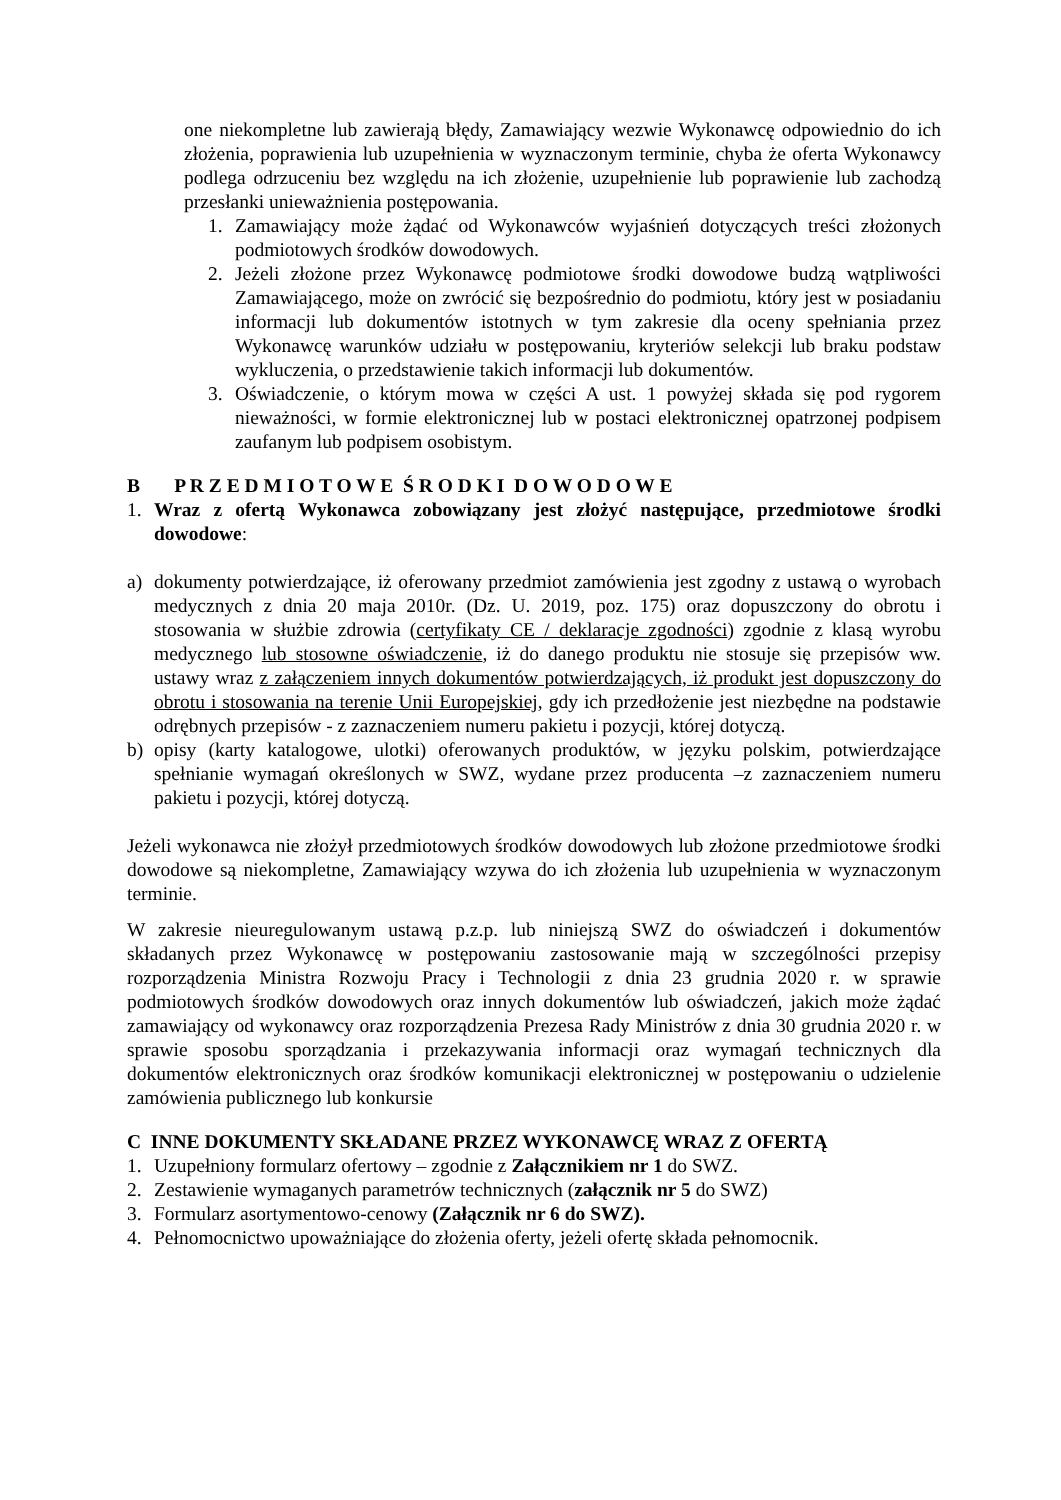one niekompletne lub zawierają błędy, Zamawiający wezwie Wykonawcę odpowiednio do ich złożenia, poprawienia lub uzupełnienia w wyznaczonym terminie, chyba że oferta Wykonawcy podlega odrzuceniu bez względu na ich złożenie, uzupełnienie lub poprawienie lub zachodzą przesłanki unieważnienia postępowania.
1. Zamawiający może żądać od Wykonawców wyjaśnień dotyczących treści złożonych podmiotowych środków dowodowych.
2. Jeżeli złożone przez Wykonawcę podmiotowe środki dowodowe budzą wątpliwości Zamawiającego, może on zwrócić się bezpośrednio do podmiotu, który jest w posiadaniu informacji lub dokumentów istotnych w tym zakresie dla oceny spełniania przez Wykonawcę warunków udziału w postępowaniu, kryteriów selekcji lub braku podstaw wykluczenia, o przedstawienie takich informacji lub dokumentów.
3. Oświadczenie, o którym mowa w części A ust. 1 powyżej składa się pod rygorem nieważności, w formie elektronicznej lub w postaci elektronicznej opatrzonej podpisem zaufanym lub podpisem osobistym.
B P R Z E D M I O T O W E Ś R O D K I D O W O D O W E
1. Wraz z ofertą Wykonawca zobowiązany jest złożyć następujące, przedmiotowe środki dowodowe:
a) dokumenty potwierdzające, iż oferowany przedmiot zamówienia jest zgodny z ustawą o wyrobach medycznych z dnia 20 maja 2010r. (Dz. U. 2019, poz. 175) oraz dopuszczony do obrotu i stosowania w służbie zdrowia (certyfikaty CE / deklaracje zgodności) zgodnie z klasą wyrobu medycznego lub stosowne oświadczenie, iż do danego produktu nie stosuje się przepisów ww. ustawy wraz z załączeniem innych dokumentów potwierdzających, iż produkt jest dopuszczony do obrotu i stosowania na terenie Unii Europejskiej, gdy ich przedłożenie jest niezbędne na podstawie odrębnych przepisów - z zaznaczeniem numeru pakietu i pozycji, której dotyczą.
b) opisy (karty katalogowe, ulotki) oferowanych produktów, w języku polskim, potwierdzające spełnianie wymagań określonych w SWZ, wydane przez producenta –z zaznaczeniem numeru pakietu i pozycji, której dotyczą.
Jeżeli wykonawca nie złożył przedmiotowych środków dowodowych lub złożone przedmiotowe środki dowodowe są niekompletne, Zamawiający wzywa do ich złożenia lub uzupełnienia w wyznaczonym terminie.
W zakresie nieuregulowanym ustawą p.z.p. lub niniejszą SWZ do oświadczeń i dokumentów składanych przez Wykonawcę w postępowaniu zastosowanie mają w szczególności przepisy rozporządzenia Ministra Rozwoju Pracy i Technologii z dnia 23 grudnia 2020 r. w sprawie podmiotowych środków dowodowych oraz innych dokumentów lub oświadczeń, jakich może żądać zamawiający od wykonawcy oraz rozporządzenia Prezesa Rady Ministrów z dnia 30 grudnia 2020 r. w sprawie sposobu sporządzania i przekazywania informacji oraz wymagań technicznych dla dokumentów elektronicznych oraz środków komunikacji elektronicznej w postępowaniu o udzielenie zamówienia publicznego lub konkursie
C INNE DOKUMENTY SKŁADANE PRZEZ WYKONAWCĘ WRAZ Z OFERTĄ
1. Uzupełniony formularz ofertowy – zgodnie z Załącznikiem nr 1 do SWZ.
2. Zestawienie wymaganych parametrów technicznych (załącznik nr 5 do SWZ)
3. Formularz asortymentowo-cenowy (Załącznik nr 6 do SWZ).
4. Pełnomocnictwo upoważniające do złożenia oferty, jeżeli ofertę składa pełnomocnik.